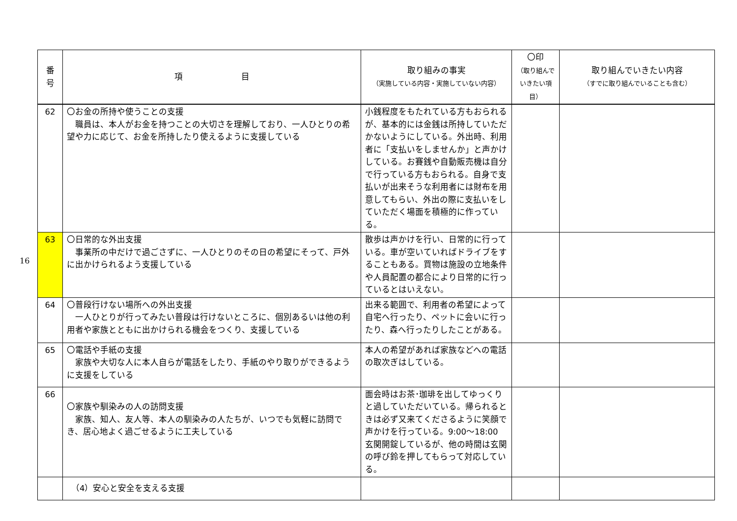16
| 番 号 | 項 目 | 取り組みの事実 （実施している内容・実施していない内容） | 〇印 （取り組んで いきたい項目） | 取り組んでいきたい内容 （すでに取り組んでいることも含む） |
| --- | --- | --- | --- | --- |
| 62 | 〇お金の所持や使うことの支援 職員は、本人がお金を持つことの大切さを理解しており、一人ひとりの希望や力に応じて、お金を所持したり使えるように支援している | 小銭程度をもたれている方もおられるが、基本的には金銭は所持していただかないようにしている。外出時、利用者に「支払いをしませんか」と声かけしている。お賽銭や自動販売機は自分で行っている方もおられる。自身で支払いが出来そうな利用者には財布を用意してもらい、外出の際に支払いをしていただく場面を積極的に作っている。 | | |
| 63 | 〇日常的な外出支援 事業所の中だけで過ごさずに、一人ひとりのその日の希望にそって、戸外に出かけられるよう支援している | 散歩は声かけを行い、日常的に行っている。車が空いていればドライブをすることもある。買物は施設の立地条件や人員配置の都合により日常的に行っているとはいえない。 | | |
| 64 | 〇普段行けない場所への外出支援 一人ひとりが行ってみたい普段は行けないところに、個別あるいは他の利用者や家族とともに出かけられる機会をつくり、支援している | 出来る範囲で、利用者の希望によって自宅へ行ったり、ペットに会いに行ったり、森へ行ったりしたことがある。 | | |
| 65 | 〇電話や手紙の支援 家族や大切な人に本人自らが電話をしたり、手紙のやり取りができるように支援をしている | 本人の希望があれば家族などへの電話の取次ぎはしている。 | | |
| 66 | 〇家族や馴染みの人の訪問支援 家族、知人、友人等、本人の馴染みの人たちが、いつでも気軽に訪問でき、居心地よく過ごせるように工夫している | 面会時はお茶･珈琲を出してゆっくりと過していただいている。帰られるときは必ず又来てくださるように笑顔で声かけを行っている。9:00～18:00 玄関開錠しているが、他の時間は玄関の呼び鈴を押してもらって対応している。 | | |
| | （4）安心と安全を支える支援 | | | |